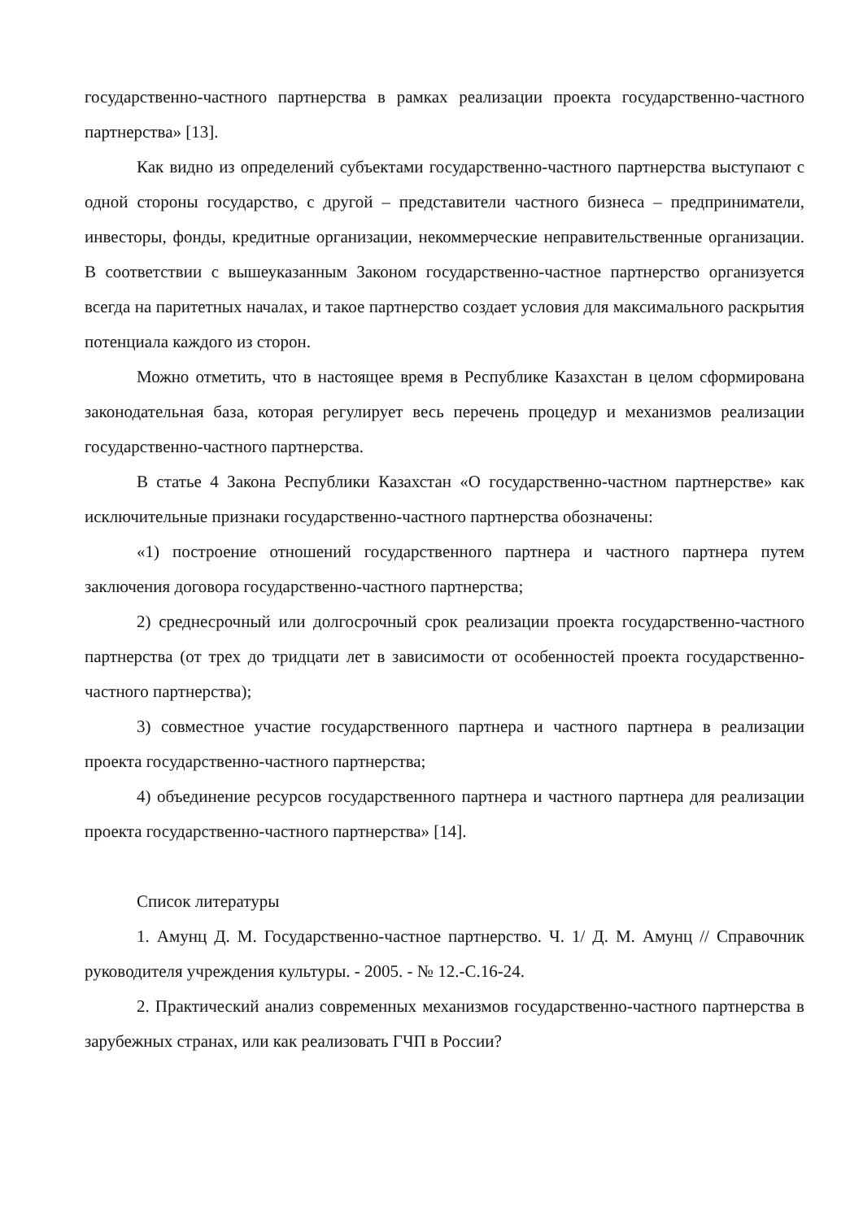государственно-частного партнерства в рамках реализации проекта государственно-частного партнерства» [13].
Как видно из определений субъектами государственно-частного партнерства выступают с одной стороны государство, с другой – представители частного бизнеса – предприниматели, инвесторы, фонды, кредитные организации, некоммерческие неправительственные организации. В соответствии с вышеуказанным Законом государственно-частное партнерство организуется всегда на паритетных началах, и такое партнерство создает условия для максимального раскрытия потенциала каждого из сторон.
Можно отметить, что в настоящее время в Республике Казахстан в целом сформирована законодательная база, которая регулирует весь перечень процедур и механизмов реализации государственно-частного партнерства.
В статье 4 Закона Республики Казахстан «О государственно-частном партнерстве» как исключительные признаки государственно-частного партнерства обозначены:
«1) построение отношений государственного партнера и частного партнера путем заключения договора государственно-частного партнерства;
2) среднесрочный или долгосрочный срок реализации проекта государственно-частного партнерства (от трех до тридцати лет в зависимости от особенностей проекта государственно-частного партнерства);
3) совместное участие государственного партнера и частного партнера в реализации проекта государственно-частного партнерства;
4) объединение ресурсов государственного партнера и частного партнера для реализации проекта государственно-частного партнерства» [14].
Список литературы
1. Амунц Д. М. Государственно-частное партнерство. Ч. 1/ Д. М. Амунц // Справочник руководителя учреждения культуры. - 2005. - № 12.-С.16-24.
2. Практический анализ современных механизмов государственно-частного партнерства в зарубежных странах, или как реализовать ГЧП в России?